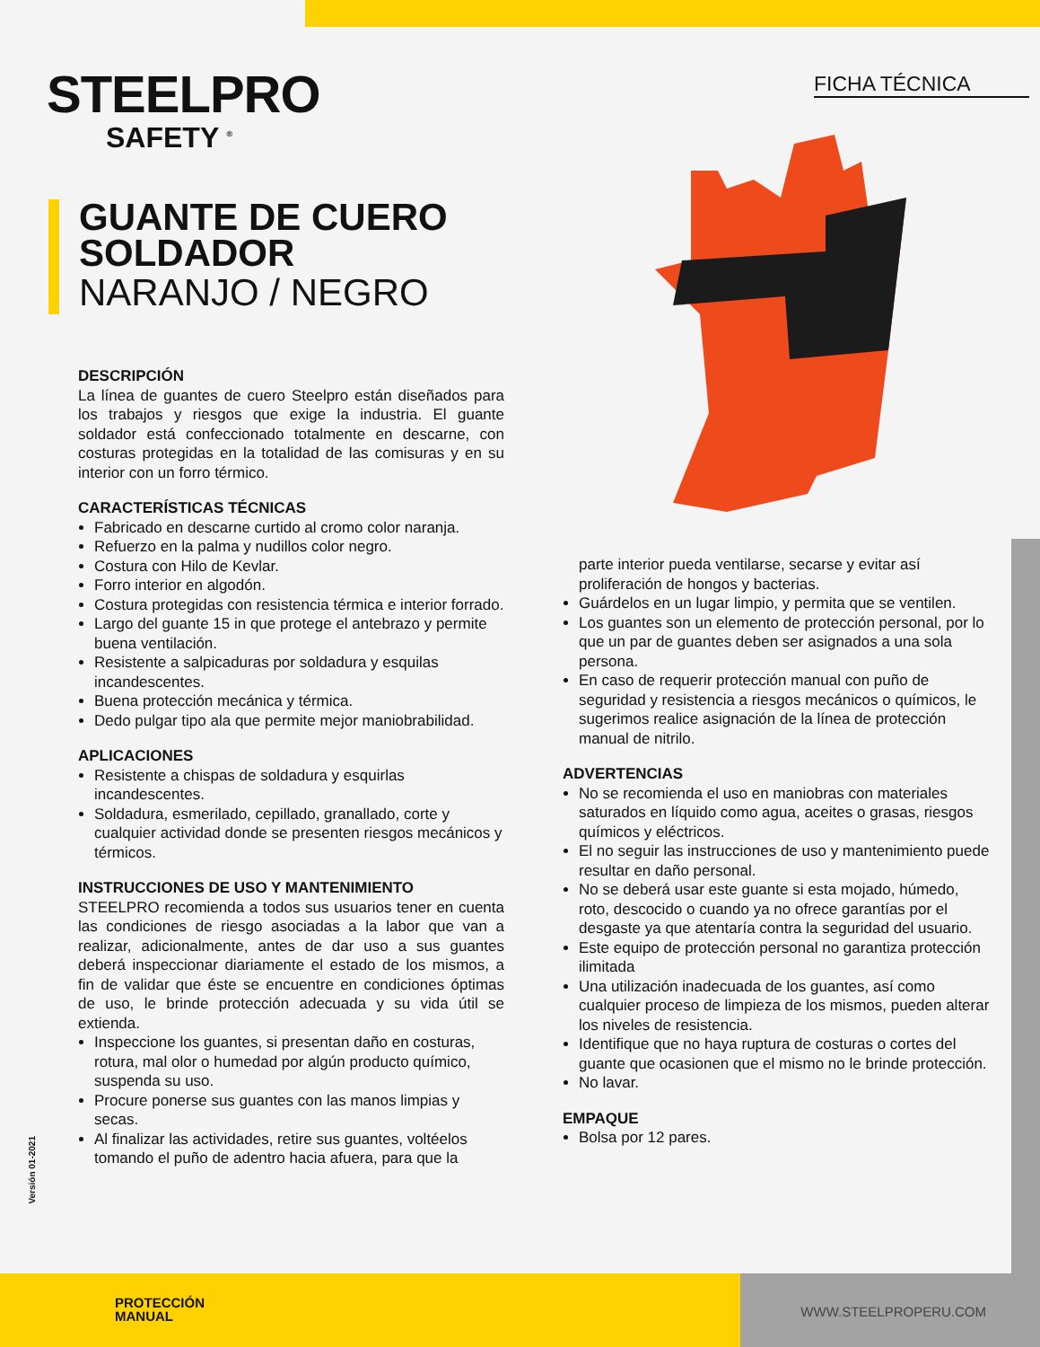FICHA TÉCNICA
STEELPRO
SAFETY <sup>®</sup>
GUANTE DE CUERO
SOLDADOR
NARANJO / NEGRO
DESCRIPCIÓN
La línea de guantes de cuero Steelpro están diseñados para los trabajos y riesgos que exige la industria. El guante soldador está confeccionado totalmente en descarne, con costuras protegidas en la totalidad de las comisuras y en su interior con un forro térmico.
CARACTERÍSTICAS TÉCNICAS
Fabricado en descarne curtido al cromo color naranja.
Refuerzo en la palma y nudillos color negro.
Costura con Hilo de Kevlar.
Forro interior en algodón.
Costura protegidas con resistencia térmica e interior forrado.
Largo del guante 15 in que protege el antebrazo y permite buena ventilación.
Resistente a salpicaduras por soldadura y esquilas incandescentes.
Buena protección mecánica y térmica.
Dedo pulgar tipo ala que permite mejor maniobrabilidad.
APLICACIONES
Resistente a chispas de soldadura y esquirlas incandescentes.
Soldadura, esmerilado, cepillado, granallado, corte y cualquier actividad donde se presenten riesgos mecánicos y térmicos.
INSTRUCCIONES DE USO Y MANTENIMIENTO
STEELPRO recomienda a todos sus usuarios tener en cuenta las condiciones de riesgo asociadas a la labor que van a realizar, adicionalmente, antes de dar uso a sus guantes deberá inspeccionar diariamente el estado de los mismos, a fin de validar que éste se encuentre en condiciones óptimas de uso, le brinde protección adecuada y su vida útil se extienda.
Inspeccione los guantes, si presentan daño en costuras, rotura, mal olor o humedad por algún producto químico, suspenda su uso.
Procure ponerse sus guantes con las manos limpias y secas.
Al finalizar las actividades, retire sus guantes, voltéelos tomando el puño de adentro hacia afuera, para que la
parte interior pueda ventilarse, secarse y evitar así proliferación de hongos y bacterias.
Guárdelos en un lugar limpio, y permita que se ventilen.
Los guantes son un elemento de protección personal, por lo que un par de guantes deben ser asignados a una sola persona.
En caso de requerir protección manual con puño de seguridad y resistencia a riesgos mecánicos o químicos, le sugerimos realice asignación de la línea de protección manual de nitrilo.
ADVERTENCIAS
No se recomienda el uso en maniobras con materiales saturados en líquido como agua, aceites o grasas, riesgos químicos y eléctricos.
El no seguir las instrucciones de uso y mantenimiento puede resultar en daño personal.
No se deberá usar este guante si esta mojado, húmedo, roto, descocido o cuando ya no ofrece garantías por el desgaste ya que atentaría contra la seguridad del usuario.
Este equipo de protección personal no garantiza protección ilimitada
Una utilización inadecuada de los guantes, así como cualquier proceso de limpieza de los mismos, pueden alterar los niveles de resistencia.
Identifique que no haya ruptura de costuras o cortes del guante que ocasionen que el mismo no le brinde protección.
No lavar.
EMPAQUE
Bolsa por 12 pares.
Versión 01-2021
PROTECCIÓN
MANUAL
WWW.STEELPROPERU.COM